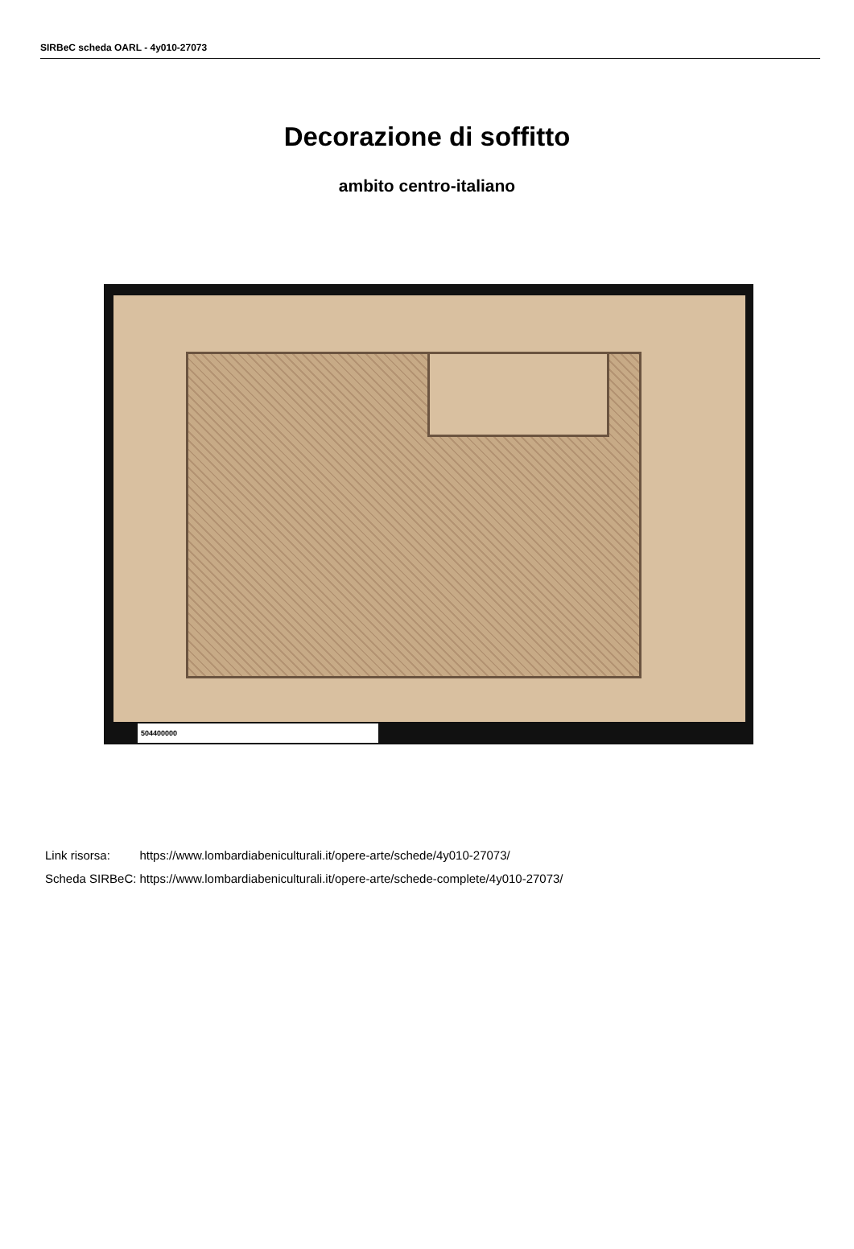SIRBeC scheda OARL - 4y010-27073
Decorazione di soffitto
ambito centro-italiano
504400000
| Link risorsa: | https://www.lombardiabeniculturali.it/opere-arte/schede/4y010-27073/ |
| Scheda SIRBeC: | https://www.lombardiabeniculturali.it/opere-arte/schede-complete/4y010-27073/ |